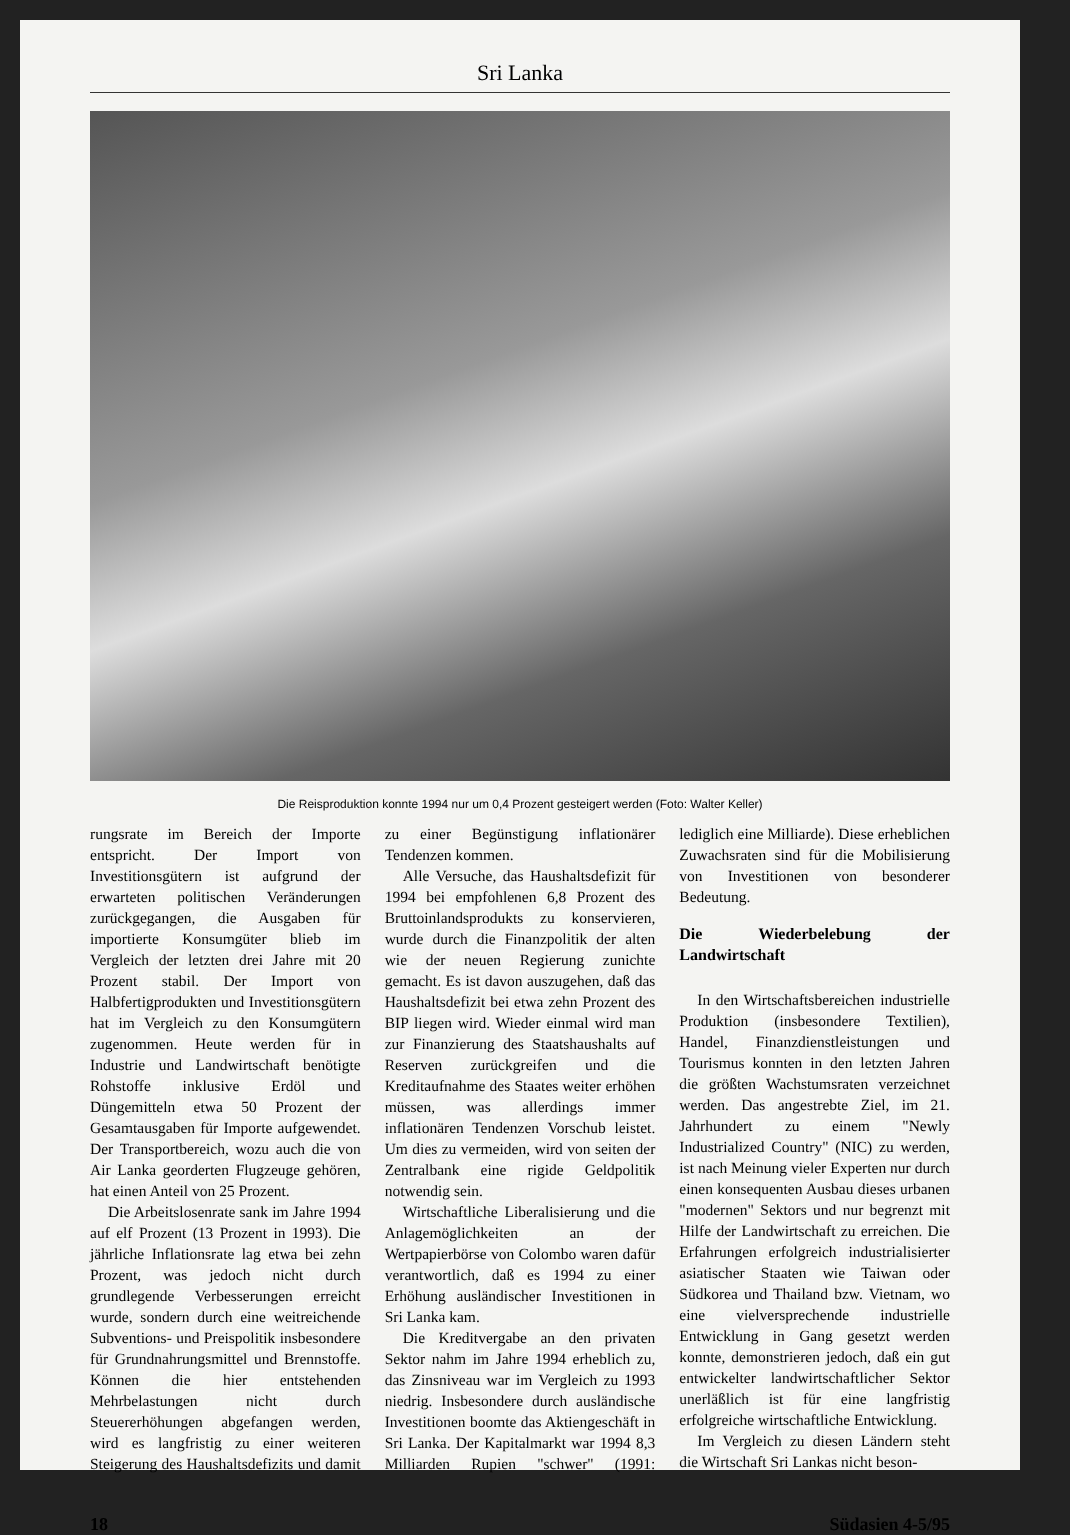Sri Lanka
Die Reisproduktion konnte 1994 nur um 0,4 Prozent gesteigert werden (Foto: Walter Keller)
rungsrate im Bereich der Importe entspricht. Der Import von Investitionsgütern ist aufgrund der erwarteten politischen Veränderungen zurückgegangen, die Ausgaben für importierte Konsumgüter blieb im Vergleich der letzten drei Jahre mit 20 Prozent stabil. Der Import von Halbfertigprodukten und Investitionsgütern hat im Vergleich zu den Konsumgütern zugenommen. Heute werden für in Industrie und Landwirtschaft benötigte Rohstoffe inklusive Erdöl und Düngemitteln etwa 50 Prozent der Gesamtausgaben für Importe aufgewendet. Der Transportbereich, wozu auch die von Air Lanka georderten Flugzeuge gehören, hat einen Anteil von 25 Prozent.
Die Arbeitslosenrate sank im Jahre 1994 auf elf Prozent (13 Prozent in 1993). Die jährliche Inflationsrate lag etwa bei zehn Prozent, was jedoch nicht durch grundlegende Verbesserungen erreicht wurde, sondern durch eine weitreichende Subventions- und Preispolitik insbesondere für Grundnahrungsmittel und Brennstoffe. Können die hier entstehenden Mehrbelastungen nicht durch Steuererhöhungen abgefangen werden, wird es langfristig zu einer weiteren Steigerung des Haushaltsdefizits und damit zu einer Begünstigung inflationärer Tendenzen kommen.
Alle Versuche, das Haushaltsdefizit für 1994 bei empfohlenen 6,8 Prozent des Bruttoinlandsprodukts zu konservieren, wurde durch die Finanzpolitik der alten wie der neuen Regierung zunichte gemacht. Es ist davon auszugehen, daß das Haushaltsdefizit bei etwa zehn Prozent des BIP liegen wird. Wieder einmal wird man zur Finanzierung des Staatshaushalts auf Reserven zurückgreifen und die Kreditaufnahme des Staates weiter erhöhen müssen, was allerdings immer inflationären Tendenzen Vorschub leistet. Um dies zu vermeiden, wird von seiten der Zentralbank eine rigide Geldpolitik notwendig sein.
Wirtschaftliche Liberalisierung und die Anlagemöglichkeiten an der Wertpapierbörse von Colombo waren dafür verantwortlich, daß es 1994 zu einer Erhöhung ausländischer Investitionen in Sri Lanka kam.
Die Kreditvergabe an den privaten Sektor nahm im Jahre 1994 erheblich zu, das Zinsniveau war im Vergleich zu 1993 niedrig. Insbesondere durch ausländische Investitionen boomte das Aktiengeschäft in Sri Lanka. Der Kapitalmarkt war 1994 8,3 Milliarden Rupien "schwer" (1991: lediglich eine Milliarde). Diese erheblichen Zuwachsraten sind für die Mobilisierung von Investitionen von besonderer Bedeutung.
Die Wiederbelebung der Landwirtschaft
In den Wirtschaftsbereichen industrielle Produktion (insbesondere Textilien), Handel, Finanzdienstleistungen und Tourismus konnten in den letzten Jahren die größten Wachstumsraten verzeichnet werden. Das angestrebte Ziel, im 21. Jahrhundert zu einem "Newly Industrialized Country" (NIC) zu werden, ist nach Meinung vieler Experten nur durch einen konsequenten Ausbau dieses urbanen "modernen" Sektors und nur begrenzt mit Hilfe der Landwirtschaft zu erreichen. Die Erfahrungen erfolgreich industrialisierter asiatischer Staaten wie Taiwan oder Südkorea und Thailand bzw. Vietnam, wo eine vielversprechende industrielle Entwicklung in Gang gesetzt werden konnte, demonstrieren jedoch, daß ein gut entwickelter landwirtschaftlicher Sektor unerläßlich ist für eine langfristig erfolgreiche wirtschaftliche Entwicklung.
Im Vergleich zu diesen Ländern steht die Wirtschaft Sri Lankas nicht beson-
18 Südasien 4-5/95